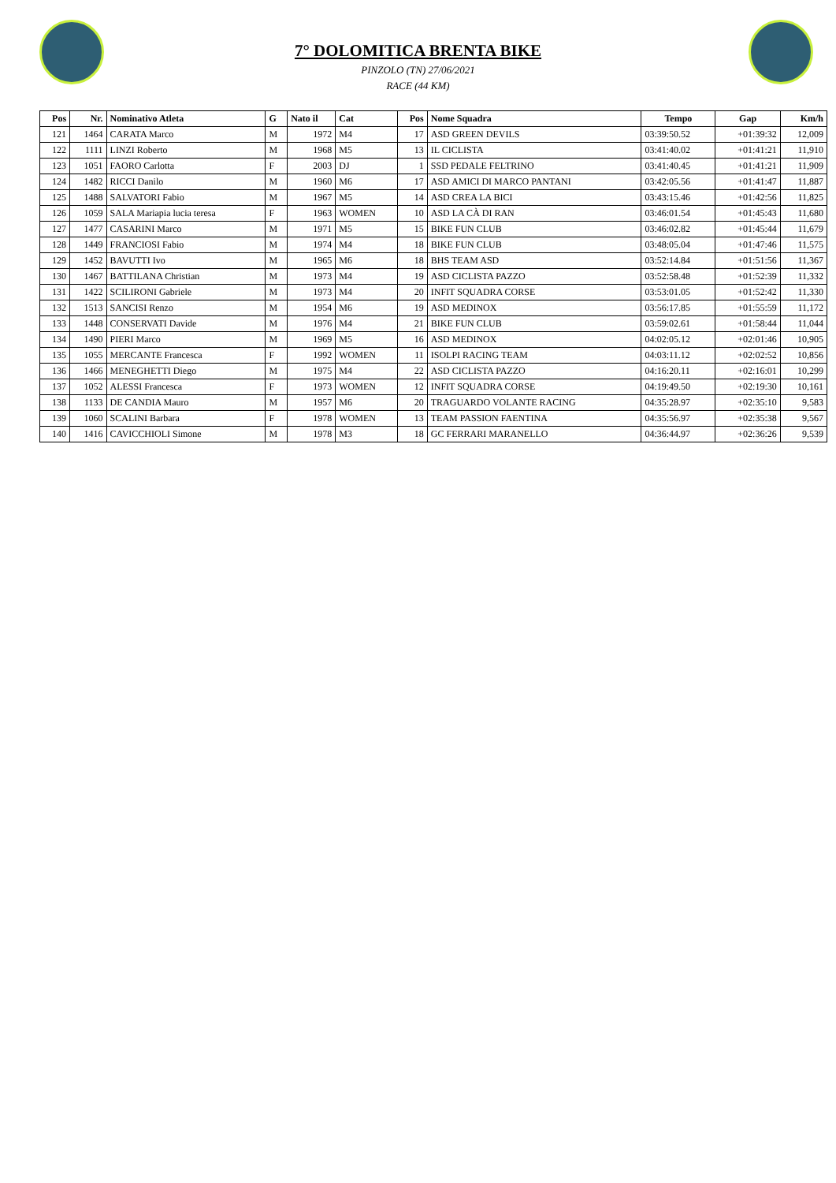7° DOLOMITICA BRENTA BIKE
PINZOLO (TN) 27/06/2021
RACE (44 KM)
| Pos | Nr. | Nominativo Atleta | G | Nato il | Cat | Pos | Nome Squadra | Tempo | Gap | Km/h |
| --- | --- | --- | --- | --- | --- | --- | --- | --- | --- | --- |
| 121 | 1464 | CARATA Marco | M | 1972 | M4 | 17 | ASD GREEN DEVILS | 03:39:50.52 | +01:39:32 | 12,009 |
| 122 | 1111 | LINZI Roberto | M | 1968 | M5 | 13 | IL CICLISTA | 03:41:40.02 | +01:41:21 | 11,910 |
| 123 | 1051 | FAORO Carlotta | F | 2003 | DJ | 1 | SSD PEDALE FELTRINO | 03:41:40.45 | +01:41:21 | 11,909 |
| 124 | 1482 | RICCI Danilo | M | 1960 | M6 | 17 | ASD AMICI DI MARCO PANTANI | 03:42:05.56 | +01:41:47 | 11,887 |
| 125 | 1488 | SALVATORI Fabio | M | 1967 | M5 | 14 | ASD CREA LA BICI | 03:43:15.46 | +01:42:56 | 11,825 |
| 126 | 1059 | SALA Mariapia lucia teresa | F | 1963 | WOMEN | 10 | ASD LA CÀ DI RAN | 03:46:01.54 | +01:45:43 | 11,680 |
| 127 | 1477 | CASARINI Marco | M | 1971 | M5 | 15 | BIKE FUN CLUB | 03:46:02.82 | +01:45:44 | 11,679 |
| 128 | 1449 | FRANCIOSI Fabio | M | 1974 | M4 | 18 | BIKE FUN CLUB | 03:48:05.04 | +01:47:46 | 11,575 |
| 129 | 1452 | BAVUTTI Ivo | M | 1965 | M6 | 18 | BHS TEAM ASD | 03:52:14.84 | +01:51:56 | 11,367 |
| 130 | 1467 | BATTILANA Christian | M | 1973 | M4 | 19 | ASD CICLISTA PAZZO | 03:52:58.48 | +01:52:39 | 11,332 |
| 131 | 1422 | SCILIRONI Gabriele | M | 1973 | M4 | 20 | INFIT SQUADRA CORSE | 03:53:01.05 | +01:52:42 | 11,330 |
| 132 | 1513 | SANCISI Renzo | M | 1954 | M6 | 19 | ASD MEDINOX | 03:56:17.85 | +01:55:59 | 11,172 |
| 133 | 1448 | CONSERVATI Davide | M | 1976 | M4 | 21 | BIKE FUN CLUB | 03:59:02.61 | +01:58:44 | 11,044 |
| 134 | 1490 | PIERI Marco | M | 1969 | M5 | 16 | ASD MEDINOX | 04:02:05.12 | +02:01:46 | 10,905 |
| 135 | 1055 | MERCANTE Francesca | F | 1992 | WOMEN | 11 | ISOLPI RACING TEAM | 04:03:11.12 | +02:02:52 | 10,856 |
| 136 | 1466 | MENEGHETTI Diego | M | 1975 | M4 | 22 | ASD CICLISTA PAZZO | 04:16:20.11 | +02:16:01 | 10,299 |
| 137 | 1052 | ALESSI Francesca | F | 1973 | WOMEN | 12 | INFIT SQUADRA CORSE | 04:19:49.50 | +02:19:30 | 10,161 |
| 138 | 1133 | DE CANDIA Mauro | M | 1957 | M6 | 20 | TRAGUARDO VOLANTE RACING | 04:35:28.97 | +02:35:10 | 9,583 |
| 139 | 1060 | SCALINI Barbara | F | 1978 | WOMEN | 13 | TEAM PASSION FAENTINA | 04:35:56.97 | +02:35:38 | 9,567 |
| 140 | 1416 | CAVICCHIOLI Simone | M | 1978 | M3 | 18 | GC FERRARI MARANELLO | 04:36:44.97 | +02:36:26 | 9,539 |